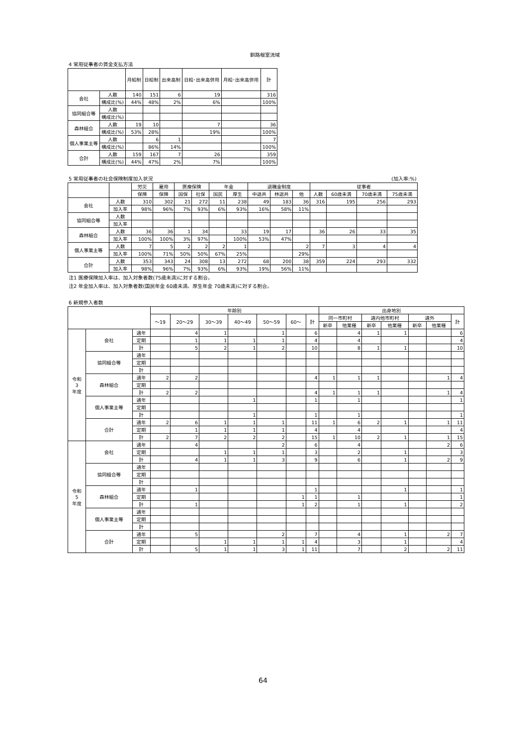釧路根室流域
4 常用従事者の賃金支払方法
| | | 月給制 | 日給制 | 出来高制 | 日給･出来高併用 | 月給･出来高併用 | 計 |
| --- | --- | --- | --- | --- | --- | --- | --- |
| 会社 | 人数 | 140 | 151 | 6 | 19 | | 316 |
| | 構成比(%) | 44% | 48% | 2% | 6% | | 100% |
| 協同組合等 | 人数 | | | | | | |
| | 構成比(%) | | | | | | |
| 森林組合 | 人数 | 19 | 10 | | 7 | | 36 |
| | 構成比(%) | 53% | 28% | | 19% | | 100% |
| 個人事業主等 | 人数 | | 6 | 1 | | | 7 |
| | 構成比(%) | | 86% | 14% | | | 100% |
| 合計 | 人数 | 159 | 167 | 7 | 26 | | 359 |
| | 構成比(%) | 44% | 47% | 2% | 7% | | 100% |
5 常用従事者の社会保険制度加入状況 (加入率:%)
| | | 労災 | 雇用 | 医療保険 | | 年金 | | 退職金制度 | | | 従事者 | | | |
| --- | --- | --- | --- | --- | --- | --- | --- | --- | --- | --- | --- | --- | --- | --- |
| | | 保険 | 保険 | 国保 | 社保 | 国民 | 厚生 | 中退共 | 林退共 | 他 | 人数 | 60歳未満 | 70歳未満 | 75歳未満 |
| 会社 | 人数 | 310 | 302 | 21 | 272 | 11 | 238 | 49 | 183 | 36 | 316 | 195 | 256 | 293 |
| | 加入率 | 98% | 96% | 7% | 93% | 6% | 93% | 16% | 58% | 11% | | | | |
| 協同組合等 | 人数 | | | | | | | | | | | | | |
| | 加入率 | | | | | | | | | | | | | |
| 森林組合 | 人数 | 36 | 36 | 1 | 34 | | 33 | 19 | 17 | | 36 | 26 | 33 | 35 |
| | 加入率 | 100% | 100% | 3% | 97% | | 100% | 53% | 47% | | | | | |
| 個人事業主等 | 人数 | 7 | 5 | 2 | 2 | 2 | 1 | | | 2 | 7 | 3 | 4 | 4 |
| | 加入率 | 100% | 71% | 50% | 50% | 67% | 25% | | | 29% | | | | |
| 合計 | 人数 | 353 | 343 | 24 | 308 | 13 | 272 | 68 | 200 | 38 | 359 | 224 | 293 | 332 |
| | 加入率 | 98% | 96% | 7% | 93% | 6% | 93% | 19% | 56% | 11% | | | | |
注1 医療保険加入率は、加入対象者数(75歳未満)に対する割合。
注2 年金加入率は、加入対象者数(国民年金 60歳未満、厚生年金 70歳未満)に対する割合。
6 新規参入者数
| | | | 年齢別 | | | | | | | 出身地別 | | | | | | |
| --- | --- | --- | --- | --- | --- | --- | --- | --- | --- | --- | --- | --- | --- | --- | --- | --- |
| | | | ～19 | 20～29 | 30～39 | 40～49 | 50～59 | 60～ | 計 | 同一市町村 | | 道内他市町村 | | 道外 | | 計 |
| | | | | | | | | | | 新卒 | 他業種 | 新卒 | 他業種 | 新卒 | 他業種 | |
| 令和 3 年度 | 会社 | 通年 | | 4 | 1 | | 1 | | 6 | | 4 | 1 | 1 | | | 6 |
| | | 定期 | | 1 | 1 | 1 | 1 | | 4 | | 4 | | | | | 4 |
| | | 計 | | 5 | 2 | 1 | 2 | | 10 | | 8 | 1 | 1 | | | 10 |
| | 協同組合等 | 通年 | | | | | | | | | | | | | | |
| | | 定期 | | | | | | | | | | | | | | |
| | | 計 | | | | | | | | | | | | | | |
| | 森林組合 | 通年 | 2 | 2 | | | | | 4 | 1 | 1 | 1 | | | 1 | 4 |
| | | 定期 | | | | | | | | | | | | | | |
| | | 計 | 2 | 2 | | | | | 4 | 1 | 1 | 1 | | | 1 | 4 |
| | 個人事業主等 | 通年 | | | | 1 | | | 1 | | 1 | | | | | 1 |
| | | 定期 | | | | | | | | | | | | | | |
| | | 計 | | | | 1 | | | 1 | | 1 | | | | | 1 |
| | 合計 | 通年 | 2 | 6 | 1 | 1 | 1 | | 11 | 1 | 6 | 2 | 1 | | 1 | 11 |
| | | 定期 | | 1 | 1 | 1 | 1 | | 4 | | 4 | | | | | 4 |
| | | 計 | 2 | 7 | 2 | 2 | 2 | | 15 | 1 | 10 | 2 | 1 | | 1 | 15 |
| 令和 5 年度 | 会社 | 通年 | | 4 | | | 2 | | 6 | | 4 | | | | 2 | 6 |
| | | 定期 | | | 1 | 1 | 1 | | 3 | | 2 | | 1 | | | 3 |
| | | 計 | | 4 | 1 | 1 | 3 | | 9 | | 6 | | 1 | | 2 | 9 |
| | 協同組合等 | 通年 | | | | | | | | | | | | | | |
| | | 定期 | | | | | | | | | | | | | | |
| | | 計 | | | | | | | | | | | | | | |
| | 森林組合 | 通年 | | 1 | | | | | 1 | | | | 1 | | | 1 |
| | | 定期 | | | | | | 1 | 1 | | 1 | | | | | 1 |
| | | 計 | | 1 | | | | 1 | 2 | | 1 | | 1 | | | 2 |
| | 個人事業主等 | 通年 | | | | | | | | | | | | | | |
| | | 定期 | | | | | | | | | | | | | | |
| | | 計 | | | | | | | | | | | | | | |
| | 合計 | 通年 | | 5 | | | 2 | | 7 | | 4 | | 1 | | 2 | 7 |
| | | 定期 | | | 1 | 1 | 1 | 1 | 4 | | 3 | | 1 | | | 4 |
| | | 計 | | 5 | 1 | 1 | 3 | 1 | 11 | | 7 | | 2 | | 2 | 11 |
64